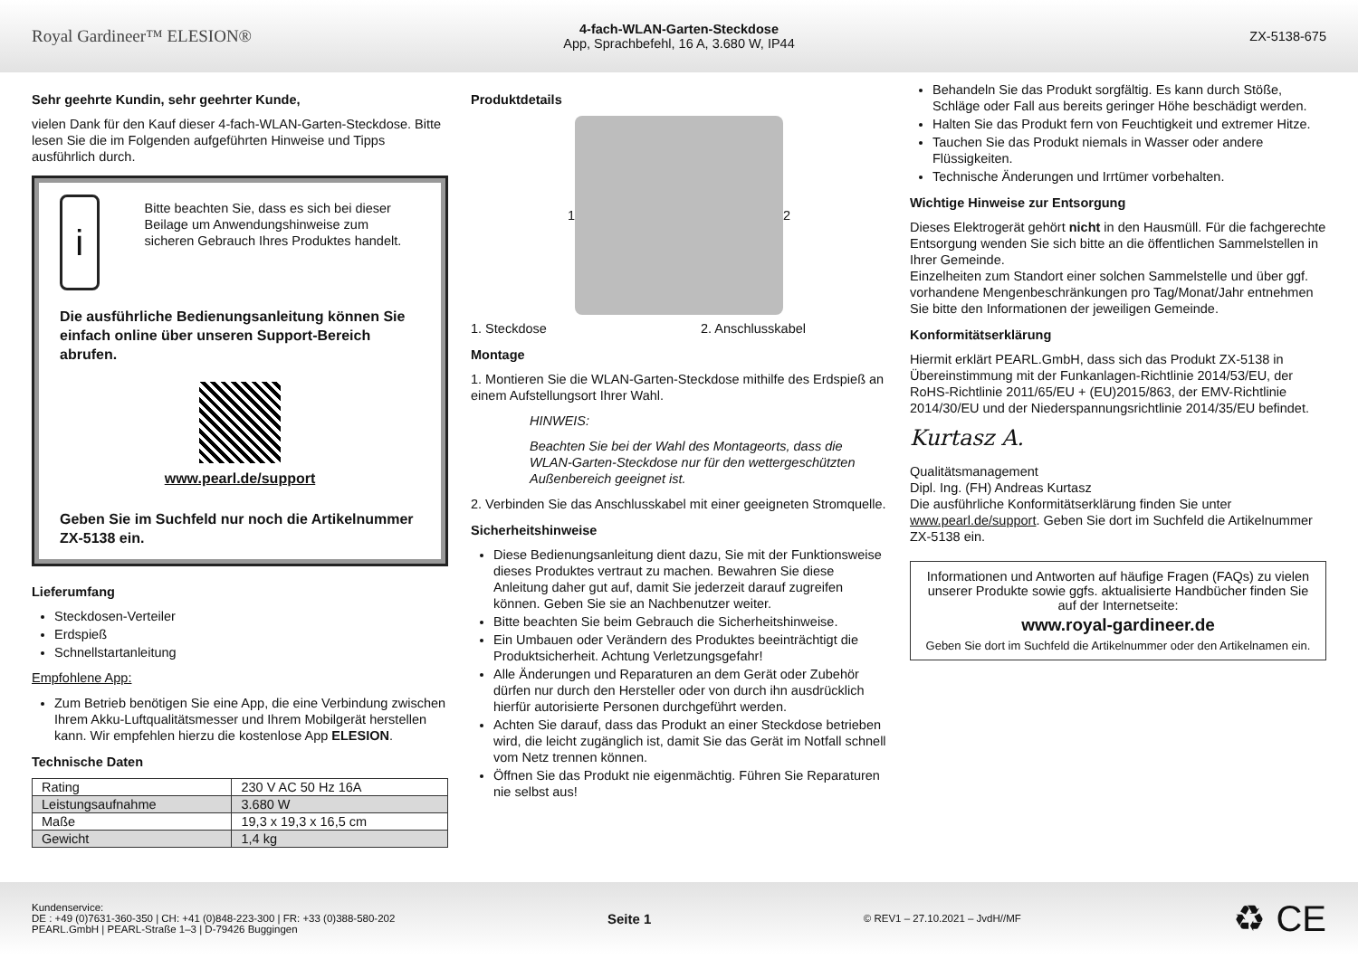Royal Gardineer™ ELESION®
4-fach-WLAN-Garten-Steckdose
App, Sprachbefehl, 16 A, 3.680 W, IP44
ZX-5138-675
Sehr geehrte Kundin, sehr geehrter Kunde,
vielen Dank für den Kauf dieser 4-fach-WLAN-Garten-Steckdose. Bitte lesen Sie die im Folgenden aufgeführten Hinweise und Tipps ausführlich durch.
i
Bitte beachten Sie, dass es sich bei dieser Beilage um Anwendungshinweise zum sicheren Gebrauch Ihres Produktes handelt.
Die ausführliche Bedienungsanleitung können Sie einfach online über unseren Support-Bereich abrufen.
www.pearl.de/support
Geben Sie im Suchfeld nur noch die Artikelnummer ZX-5138 ein.
Lieferumfang
Steckdosen-Verteiler
Erdspieß
Schnellstartanleitung
Empfohlene App:
Zum Betrieb benötigen Sie eine App, die eine Verbindung zwischen Ihrem Akku-Luftqualitätsmesser und Ihrem Mobilgerät herstellen kann. Wir empfehlen hierzu die kostenlose App ELESION.
Technische Daten
| Rating | 230 V AC 50 Hz 16A |
| Leistungsaufnahme | 3.680 W |
| Maße | 19,3 x 19,3 x 16,5 cm |
| Gewicht | 1,4 kg |
Produktdetails
1 2
1. Steckdose 2. Anschlusskabel
Montage
1. Montieren Sie die WLAN-Garten-Steckdose mithilfe des Erdspieß an einem Aufstellungsort Ihrer Wahl.
HINWEIS:
Beachten Sie bei der Wahl des Montageorts, dass die WLAN-Garten-Steckdose nur für den wettergeschützten Außenbereich geeignet ist.
2. Verbinden Sie das Anschlusskabel mit einer geeigneten Stromquelle.
Sicherheitshinweise
Diese Bedienungsanleitung dient dazu, Sie mit der Funktionsweise dieses Produktes vertraut zu machen. Bewahren Sie diese Anleitung daher gut auf, damit Sie jederzeit darauf zugreifen können. Geben Sie sie an Nachbenutzer weiter.
Bitte beachten Sie beim Gebrauch die Sicherheitshinweise.
Ein Umbauen oder Verändern des Produktes beeinträchtigt die Produktsicherheit. Achtung Verletzungsgefahr!
Alle Änderungen und Reparaturen an dem Gerät oder Zubehör dürfen nur durch den Hersteller oder von durch ihn ausdrücklich hierfür autorisierte Personen durchgeführt werden.
Achten Sie darauf, dass das Produkt an einer Steckdose betrieben wird, die leicht zugänglich ist, damit Sie das Gerät im Notfall schnell vom Netz trennen können.
Öffnen Sie das Produkt nie eigenmächtig. Führen Sie Reparaturen nie selbst aus!
Behandeln Sie das Produkt sorgfältig. Es kann durch Stöße, Schläge oder Fall aus bereits geringer Höhe beschädigt werden.
Halten Sie das Produkt fern von Feuchtigkeit und extremer Hitze.
Tauchen Sie das Produkt niemals in Wasser oder andere Flüssigkeiten.
Technische Änderungen und Irrtümer vorbehalten.
Wichtige Hinweise zur Entsorgung
Dieses Elektrogerät gehört nicht in den Hausmüll. Für die fachgerechte Entsorgung wenden Sie sich bitte an die öffentlichen Sammelstellen in Ihrer Gemeinde.
Einzelheiten zum Standort einer solchen Sammelstelle und über ggf. vorhandene Mengenbeschränkungen pro Tag/Monat/Jahr entnehmen Sie bitte den Informationen der jeweiligen Gemeinde.
Konformitätserklärung
Hiermit erklärt PEARL.GmbH, dass sich das Produkt ZX-5138 in Übereinstimmung mit der Funkanlagen-Richtlinie 2014/53/EU, der RoHS-Richtlinie 2011/65/EU + (EU)2015/863, der EMV-Richtlinie 2014/30/EU und der Niederspannungsrichtlinie 2014/35/EU befindet.
Kurtasz A.
Qualitätsmanagement
Dipl. Ing. (FH) Andreas Kurtasz
Die ausführliche Konformitätserklärung finden Sie unter www.pearl.de/support. Geben Sie dort im Suchfeld die Artikelnummer ZX-5138 ein.
Informationen und Antworten auf häufige Fragen (FAQs) zu vielen unserer Produkte sowie ggfs. aktualisierte Handbücher finden Sie auf der Internetseite:
www.royal-gardineer.de
Geben Sie dort im Suchfeld die Artikelnummer oder den Artikelnamen ein.
Kundenservice:
DE : +49 (0)7631-360-350 | CH: +41 (0)848-223-300 | FR: +33 (0)388-580-202
PEARL.GmbH | PEARL-Straße 1–3 | D-79426 Buggingen
Seite 1
© REV1 – 27.10.2021 – JvdH//MF
♻ CE